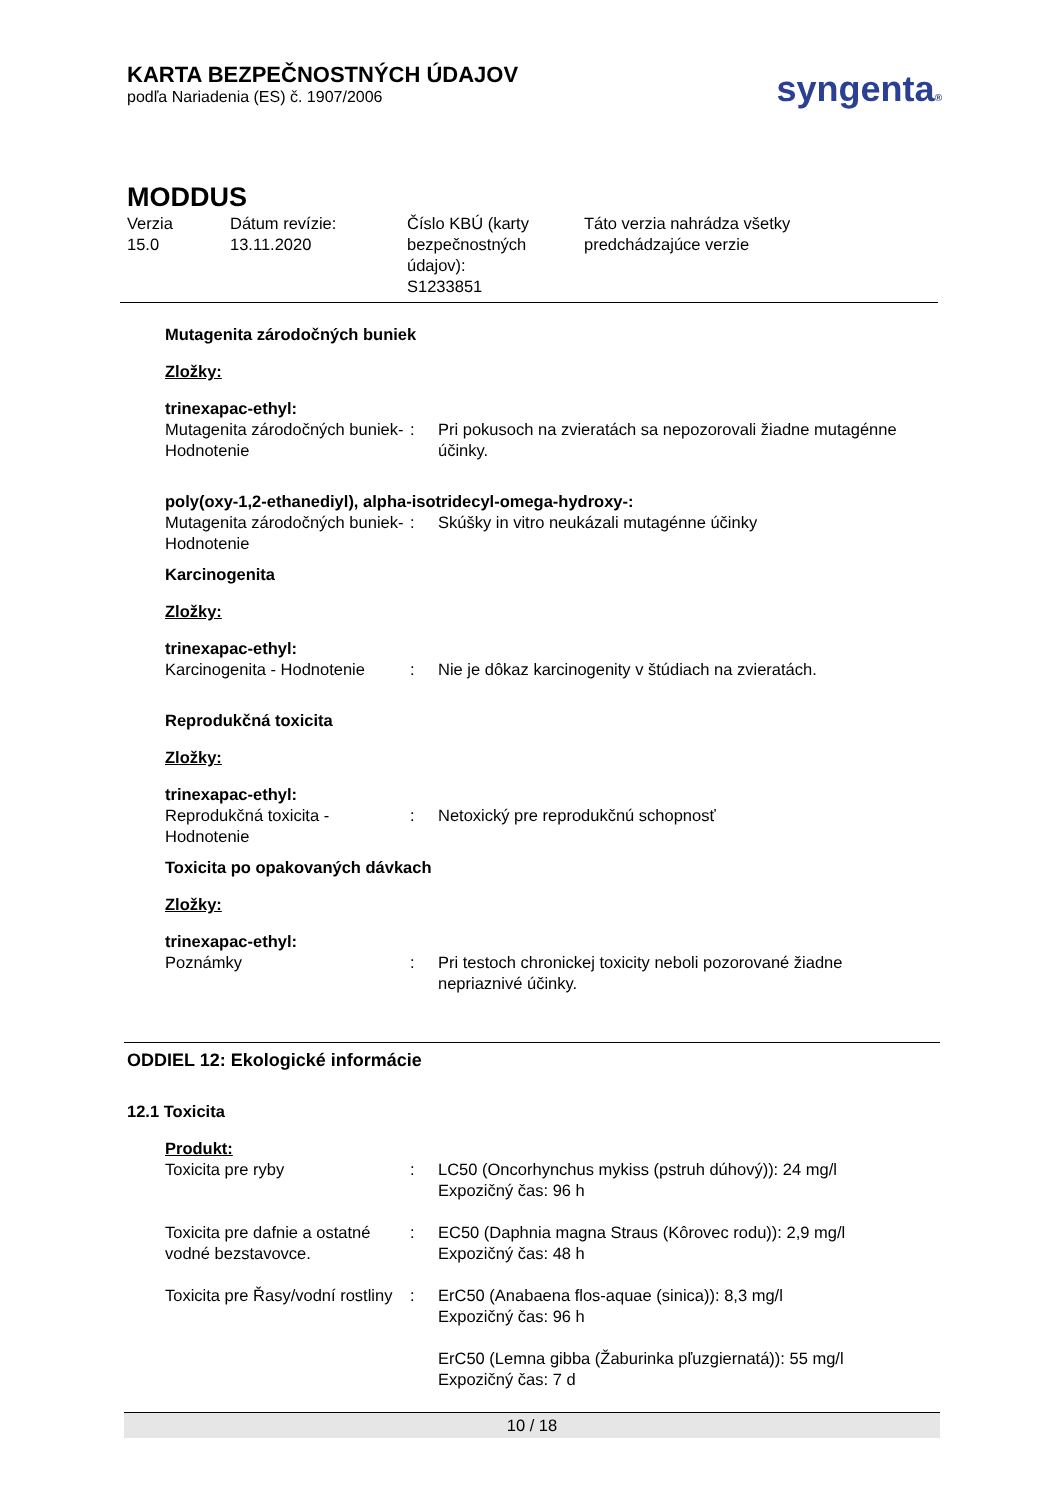KARTA BEZPEČNOSTNÝCH ÚDAJOV
podľa Nariadenia (ES) č. 1907/2006
syngenta®
MODDUS
Verzia
15.0
Dátum revízie:
13.11.2020
Číslo KBÚ (karty bezpečnostných údajov):
S1233851
Táto verzia nahrádza všetky
predchádzajúce verzie
Mutagenita zárodočných buniek
Zložky:
trinexapac-ethyl:
| Mutagenita zárodočných buniek- Hodnotenie | : | Pri pokusoch na zvieratách sa nepozorovali žiadne mutagénne účinky. |
poly(oxy-1,2-ethanediyl), alpha-isotridecyl-omega-hydroxy-:
| Mutagenita zárodočných buniek- Hodnotenie | : | Skúšky in vitro neukázali mutagénne účinky |
Karcinogenita
Zložky:
trinexapac-ethyl:
| Karcinogenita - Hodnotenie | : | Nie je dôkaz karcinogenity v štúdiach na zvieratách. |
Reprodukčná toxicita
Zložky:
trinexapac-ethyl:
| Reprodukčná toxicita - Hodnotenie | : | Netoxický pre reprodukčnú schopnosť |
Toxicita po opakovaných dávkach
Zložky:
trinexapac-ethyl:
| Poznámky | : | Pri testoch chronickej toxicity neboli pozorované žiadne nepriaznivé účinky. |
ODDIEL 12: Ekologické informácie
12.1 Toxicita
Produkt:
| Toxicita pre ryby | : | LC50 (Oncorhynchus mykiss (pstruh dúhový)): 24 mg/l Expozičný čas: 96 h |
| Toxicita pre dafnie a ostatné vodné bezstavovce. | : | EC50 (Daphnia magna Straus (Kôrovec rodu)): 2,9 mg/l Expozičný čas: 48 h |
| Toxicita pre Řasy/vodní rostliny | : | ErC50 (Anabaena flos-aquae (sinica)): 8,3 mg/l Expozičný čas: 96 h ErC50 (Lemna gibba (Žaburinka pľuzgiernatá)): 55 mg/l Expozičný čas: 7 d |
10 / 18